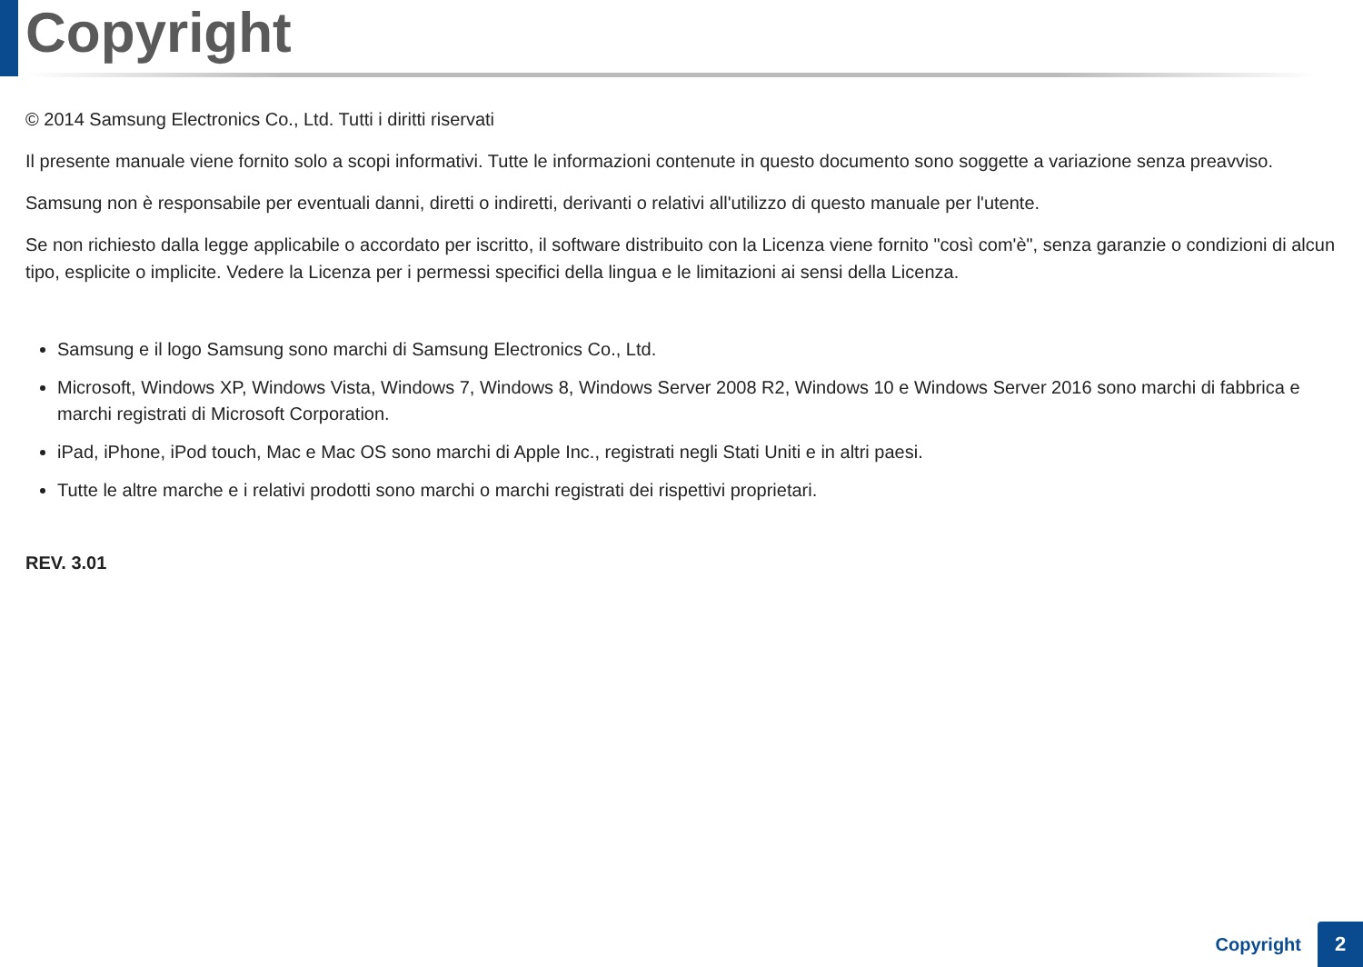Copyright
© 2014 Samsung Electronics Co., Ltd. Tutti i diritti riservati
Il presente manuale viene fornito solo a scopi informativi. Tutte le informazioni contenute in questo documento sono soggette a variazione senza preavviso.
Samsung non è responsabile per eventuali danni, diretti o indiretti, derivanti o relativi all'utilizzo di questo manuale per l'utente.
Se non richiesto dalla legge applicabile o accordato per iscritto, il software distribuito con la Licenza viene fornito "così com'è", senza garanzie o condizioni di alcun tipo, esplicite o implicite. Vedere la Licenza per i permessi specifici della lingua e le limitazioni ai sensi della Licenza.
Samsung e il logo Samsung sono marchi di Samsung Electronics Co., Ltd.
Microsoft, Windows XP, Windows Vista, Windows 7, Windows 8, Windows Server 2008 R2, Windows 10 e Windows Server 2016 sono marchi di fabbrica e marchi registrati di Microsoft Corporation.
iPad, iPhone, iPod touch, Mac e Mac OS sono marchi di Apple Inc., registrati negli Stati Uniti e in altri paesi.
Tutte le altre marche e i relativi prodotti sono marchi o marchi registrati dei rispettivi proprietari.
REV. 3.01
Copyright
2